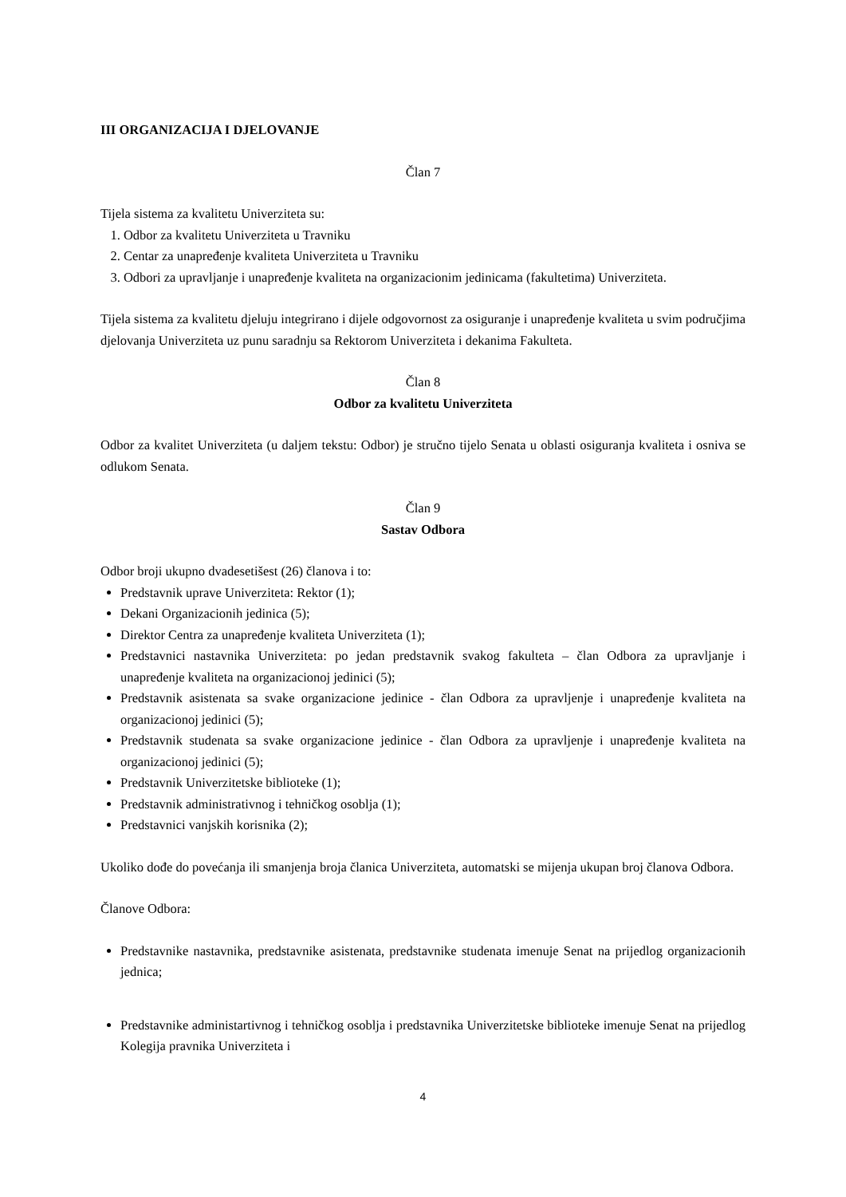III ORGANIZACIJA I DJELOVANJE
Član 7
Tijela sistema za kvalitetu Univerziteta su:
1. Odbor za kvalitetu Univerziteta u Travniku
2. Centar za unapređenje kvaliteta Univerziteta u Travniku
3. Odbori za upravljanje i unapređenje kvaliteta na organizacionim jedinicama (fakultetima) Univerziteta.
Tijela sistema za kvalitetu djeluju integrirano i dijele odgovornost za osiguranje i unapređenje kvaliteta u svim područjima djelovanja Univerziteta uz punu saradnju sa Rektorom Univerziteta i dekanima Fakulteta.
Član 8
Odbor za kvalitetu Univerziteta
Odbor za kvalitet Univerziteta (u daljem tekstu: Odbor) je stručno tijelo Senata u oblasti osiguranja kvaliteta i osniva se odlukom Senata.
Član 9
Sastav Odbora
Odbor broji ukupno dvadesetišest (26) članova i to:
Predstavnik uprave Univerziteta: Rektor (1);
Dekani Organizacionih jedinica (5);
Direktor Centra za unapređenje kvaliteta Univerziteta (1);
Predstavnici nastavnika Univerziteta: po jedan predstavnik svakog fakulteta – član Odbora za upravljanje i unapređenje kvaliteta na organizacionoj jedinici (5);
Predstavnik asistenata sa svake organizacione jedinice - član Odbora za upravljenje i unapređenje kvaliteta na organizacionoj jedinici (5);
Predstavnik studenata sa svake organizacione jedinice - član Odbora za upravljenje i unapređenje kvaliteta na organizacionoj jedinici (5);
Predstavnik Univerzitetske biblioteke (1);
Predstavnik administrativnog i tehničkog osoblja (1);
Predstavnici vanjskih korisnika (2);
Ukoliko dođe do povećanja ili smanjenja broja članica Univerziteta, automatski se mijenja ukupan broj članova Odbora.
Članove Odbora:
Predstavnike nastavnika, predstavnike asistenata, predstavnike studenata imenuje Senat na prijedlog organizacionih jednica;
Predstavnike administartivnog i tehničkog osoblja i predstavnika Univerzitetske biblioteke imenuje Senat na prijedlog Kolegija pravnika Univerziteta i
4